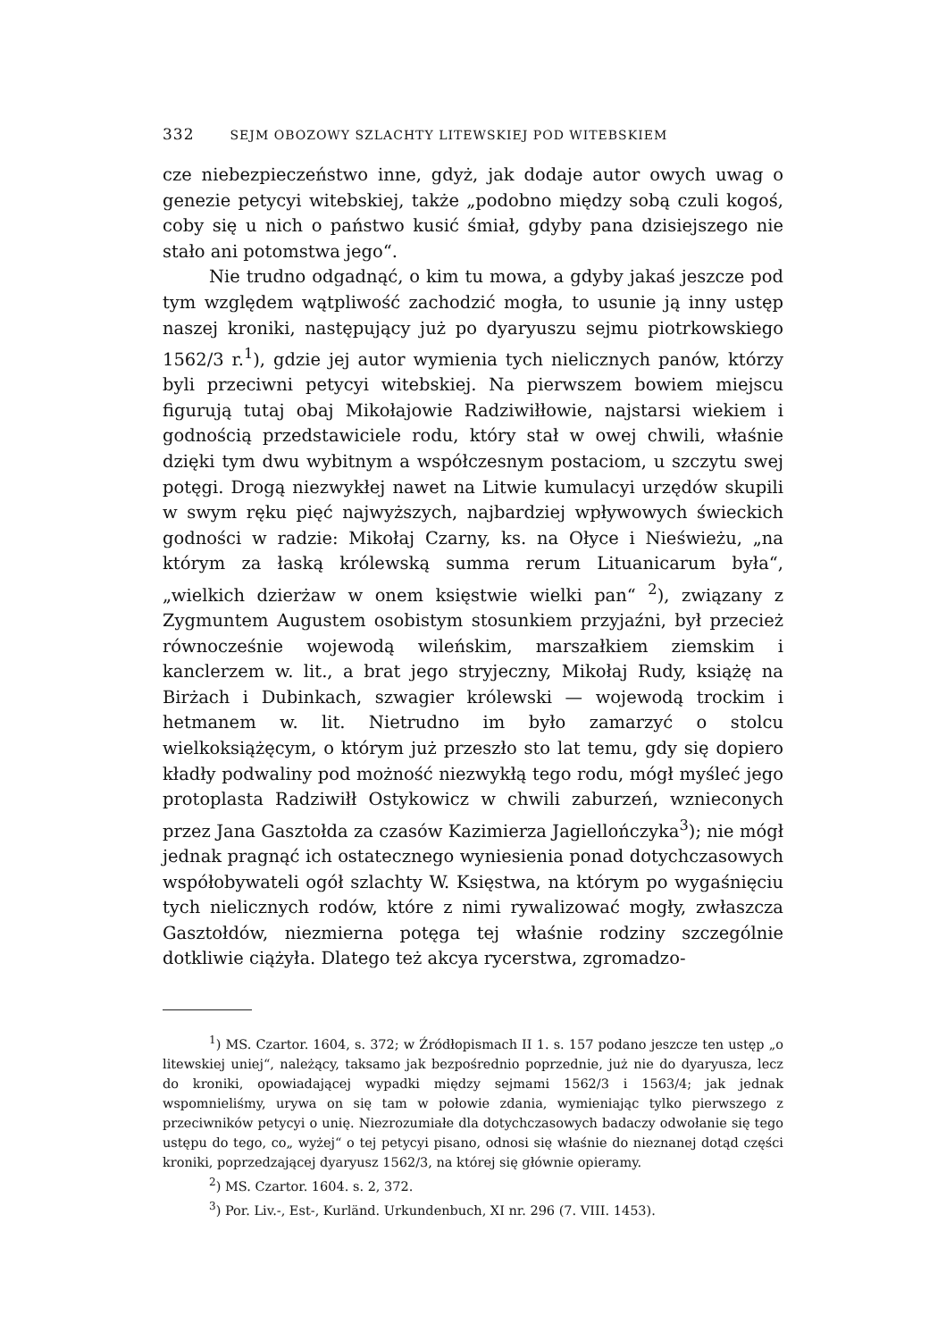332 SEJM OBOZOWY SZLACHTY LITEWSKIEJ POD WITEBSKIEM
cze niebezpieczeństwo inne, gdyż, jak dodaje autor owych uwag o genezie petycyi witebskiej, także „podobno między sobą czuli kogoś, coby się u nich o państwo kusić śmiał, gdyby pana dzisiejszego nie stało ani potomstwa jego“.
Nie trudno odgadnąć, o kim tu mowa, a gdyby jakaś jeszcze pod tym względem wątpliwość zachodzić mogła, to usunie ją inny ustęp naszej kroniki, następujący już po dyaryuszu sejmu piotrkowskiego 1562/3 r.<sup>1</sup>), gdzie jej autor wymienia tych nielicznych panów, którzy byli przeciwni petycyi witebskiej. Na pierwszem bowiem miejscu figurują tutaj obaj Mikołajowie Radziwiłłowie, najstarsi wiekiem i godnością przedstawiciele rodu, który stał w owej chwili, właśnie dzięki tym dwu wybitnym a współczesnym postaciom, u szczytu swej potęgi. Drogą niezwykłej nawet na Litwie kumulacyi urzędów skupili w swym ręku pięć najwyższych, najbardziej wpływowych świeckich godności w radzie: Mikołaj Czarny, ks. na Ołyce i Nieświeżu, „na którym za łaską królewską summa rerum Lituanicarum była“, „wielkich dzierżaw w onem księstwie wielki pan“ <sup>2</sup>), związany z Zygmuntem Augustem osobistym stosunkiem przyjaźni, był przecież równocześnie wojewodą wileńskim, marszałkiem ziemskim i kanclerzem w. lit., a brat jego stryjeczny, Mikołaj Rudy, książę na Birżach i Dubinkach, szwagier królewski — wojewodą trockim i hetmanem w. lit. Nietrudno im było zamarzyć o stolcu wielkoksiążęcym, o którym już przeszło sto lat temu, gdy się dopiero kładły podwaliny pod możność niezwykłą tego rodu, mógł myśleć jego protoplasta Radziwiłł Ostykowicz w chwili zaburzeń, wznieconych przez Jana Gasztołda za czasów Kazimierza Jagiellończyka<sup>3</sup>); nie mógł jednak pragnąć ich ostatecznego wyniesienia ponad dotychczasowych współobywateli ogół szlachty W. Księstwa, na którym po wygaśnięciu tych nielicznych rodów, które z nimi rywalizować mogły, zwłaszcza Gasztołdów, niezmierna potęga tej właśnie rodziny szczególnie dotkliwie ciążyła. Dlatego też akcya rycerstwa, zgromadzo-
<sup>1</sup>) MS. Czartor. 1604, s. 372; w Źródłopismach II 1. s. 157 podano jeszcze ten ustęp „o litewskiej uniej“, należący, taksamo jak bezpośrednio poprzednie, już nie do dyaryusza, lecz do kroniki, opowiadającej wypadki między sejmami 1562/3 i 1563/4; jak jednak wspomnieliśmy, urywa on się tam w połowie zdania, wymieniając tylko pierwszego z przeciwników petycyi o unię. Niezrozumiałe dla dotychczasowych badaczy odwołanie się tego ustępu do tego, co„ wyżej“ o tej petycyi pisano, odnosi się właśnie do nieznanej dotąd części kroniki, poprzedzającej dyaryusz 1562/3, na której się głównie opieramy.
<sup>2</sup>) MS. Czartor. 1604. s. 2, 372.
<sup>3</sup>) Por. Liv.-, Est-, Kurländ. Urkundenbuch, XI nr. 296 (7. VIII. 1453).